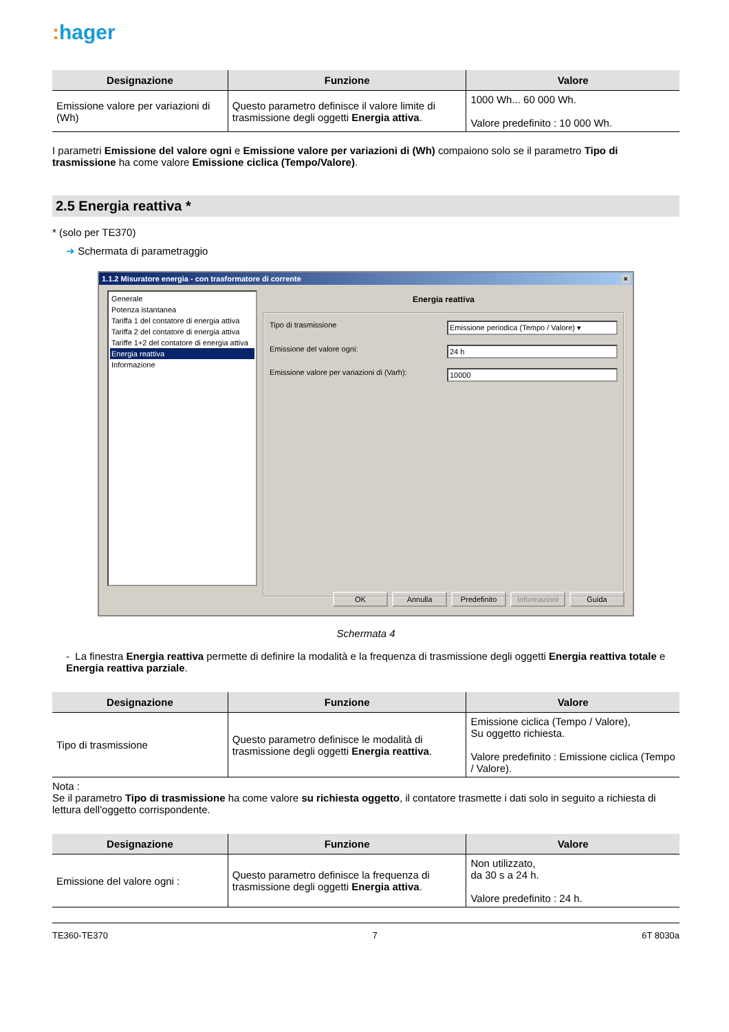: hager
| Designazione | Funzione | Valore |
| --- | --- | --- |
| Emissione valore per variazioni di (Wh) | Questo parametro definisce il valore limite di trasmissione degli oggetti Energia attiva . | 1000 Wh... 60 000 Wh. Valore predefinito : 10 000 Wh. |
I parametri Emissione del valore ogni e Emissione valore per variazioni di (Wh) compaiono solo se il parametro Tipo di trasmissione ha come valore Emissione ciclica (Tempo/Valore).
2.5 Energia reattiva *
* (solo per TE370)
➜ Schermata di parametraggio
1.1.2 Misuratore energia - con trasformatore di corrente ×
Generale
Potenza istantanea
Tariffa 1 del contatore di energia attiva
Tariffa 2 del contatore di energia attiva
Tariffe 1+2 del contatore di energia attiva
Energia reattiva
Informazione
Energia reattiva
Tipo di trasmissione Emissione periodica (Tempo / Valore) ▾
Emissione del valore ogni: 24 h
Emissione valore per variazioni di (Varh): 10000
OK Annulla Predefinito Informazioni Guida
Schermata 4
- La finestra Energia reattiva permette di definire la modalità e la frequenza di trasmissione degli oggetti Energia reattiva totale e Energia reattiva parziale.
| Designazione | Funzione | Valore |
| --- | --- | --- |
| Tipo di trasmissione | Questo parametro definisce le modalità di trasmissione degli oggetti Energia reattiva . | Emissione ciclica (Tempo / Valore), Su oggetto richiesta. Valore predefinito : Emissione ciclica (Tempo / Valore). |
Nota :
Se il parametro Tipo di trasmissione ha come valore su richiesta oggetto, il contatore trasmette i dati solo in seguito a richiesta di lettura dell'oggetto corrispondente.
| Designazione | Funzione | Valore |
| --- | --- | --- |
| Emissione del valore ogni : | Questo parametro definisce la frequenza di trasmissione degli oggetti Energia attiva . | Non utilizzato, da 30 s a 24 h. Valore predefinito : 24 h. |
TE360-TE370 7 6T 8030a